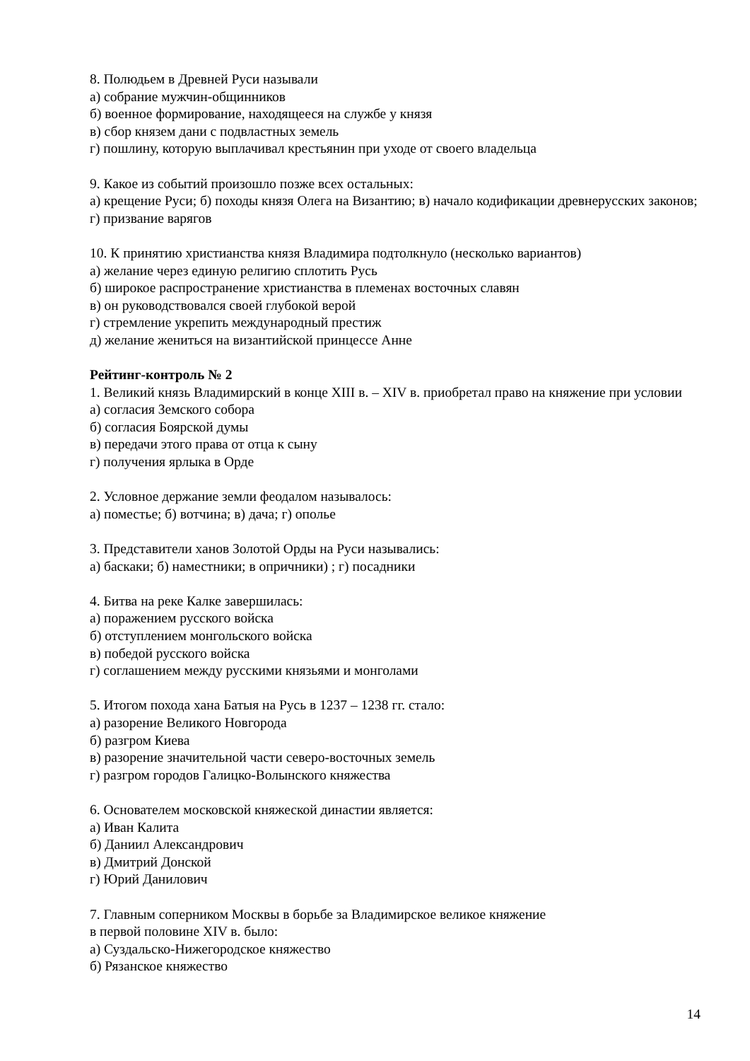8. Полюдьем в Древней Руси называли
а) собрание мужчин-общинников
б) военное формирование, находящееся на службе у князя
в) сбор князем дани с подвластных земель
г) пошлину, которую выплачивал крестьянин при уходе от своего владельца
9. Какое из событий произошло позже всех остальных:
а) крещение Руси; б) походы князя Олега на Византию; в) начало кодификации древнерусских законов; г) призвание варягов
10. К принятию христианства князя Владимира подтолкнуло (несколько вариантов)
а) желание через единую религию сплотить Русь
б) широкое распространение христианства в племенах восточных славян
в) он руководствовался своей глубокой верой
г) стремление укрепить международный престиж
д) желание жениться на византийской принцессе Анне
Рейтинг-контроль № 2
1. Великий князь Владимирский в конце XIII в. – XIV в. приобретал право на княжение при условии
а) согласия Земского собора
б) согласия Боярской думы
в) передачи этого права от отца к сыну
г) получения ярлыка в Орде
2. Условное держание земли феодалом называлось:
а) поместье; б) вотчина; в) дача; г) ополье
3. Представители ханов Золотой Орды на Руси назывались:
а) баскаки; б) наместники; в опричники) ; г) посадники
4. Битва на реке Калке завершилась:
а) поражением русского войска
б) отступлением монгольского войска
в) победой русского войска
г) соглашением между русскими князьями и монголами
5. Итогом похода хана Батыя на Русь в 1237 – 1238 гг. стало:
а) разорение Великого Новгорода
б) разгром Киева
в) разорение значительной части северо-восточных земель
г) разгром городов Галицко-Волынского княжества
6. Основателем московской княжеской династии является:
а) Иван Калита
б) Даниил Александрович
в) Дмитрий Донской
г) Юрий Данилович
7. Главным соперником Москвы в борьбе за Владимирское великое княжение
в первой половине XIV в. было:
а) Суздальско-Нижегородское княжество
б) Рязанское княжество
14